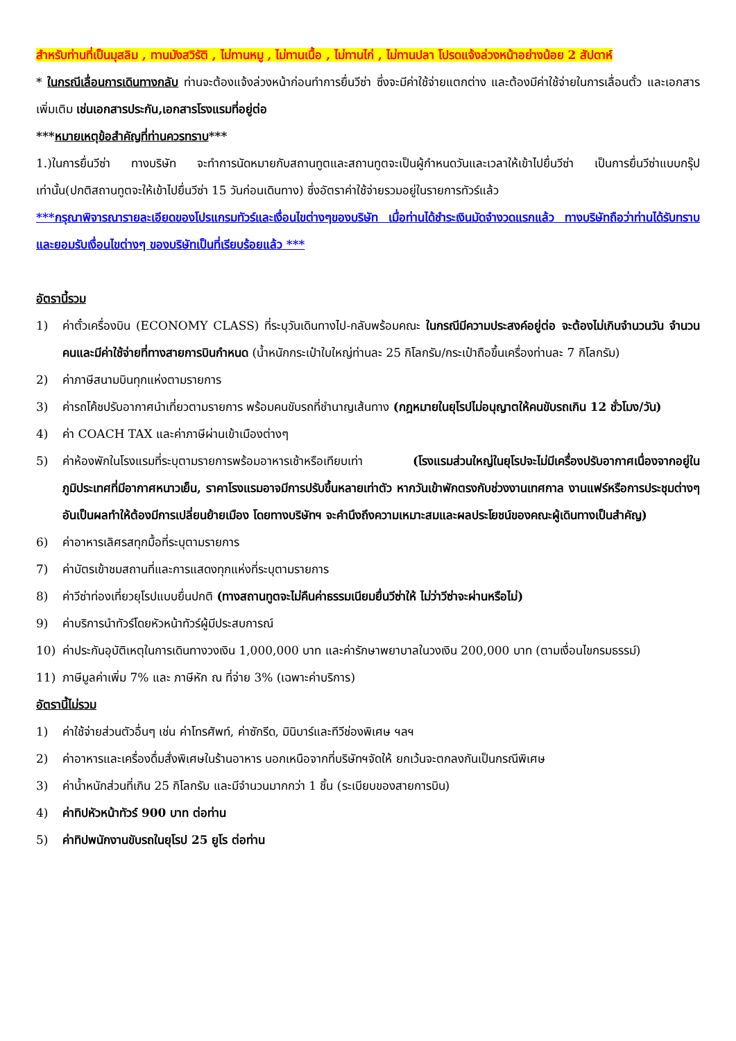สำหรับท่านที่เป็นมุสลิม , ทานมังสวิรัติ , ไม่ทานหมู , ไม่ทานเนื้อ , ไม่ทานไก่ , ไม่ทานปลา โปรดแจ้งล่วงหน้าอย่างน้อย 2 สัปดาห์
* ในกรณีเลื่อนการเดินทางกลับ ท่านจะต้องแจ้งล่วงหน้าก่อนทำการยื่นวีซ่า ซึ่งจะมีค่าใช้จ่ายแตกต่าง และต้องมีค่าใช้จ่ายในการเลื่อนตั๋ว และเอกสารเพิ่มเติม เช่นเอกสารประกัน,เอกสารโรงแรมที่อยู่ต่อ
***หมายเหตุข้อสำคัญที่ท่านควรทราบ***
1.)ในการยื่นวีซ่า ทางบริษัท จะทำการนัดหมายกับสถานทูตและสถานทูตจะเป็นผู้กำหนดวันและเวลาให้เข้าไปยื่นวีซ่า เป็นการยื่นวีซ่าแบบกรุ๊ปเท่านั้น(ปกติสถานทูตจะให้เข้าไปยื่นวีซ่า 15 วันก่อนเดินทาง) ซึ่งอัตราค่าใช้จ่ายรวมอยู่ในรายการทัวร์แล้ว
***กรุณาพิจารณารายละเอียดของโปรแกรมทัวร์และเงื่อนไขต่างๆของบริษัท เมื่อท่านได้ชำระเงินมัดจำงวดแรกแล้ว ทางบริษัทถือว่าท่านได้รับทราบและยอมรับเงื่อนไขต่างๆ ของบริษัทเป็นที่เรียบร้อยแล้ว ***
อัตรานี้รวม
1) ค่าตั๋วเครื่องบิน (ECONOMY CLASS) ที่ระบุวันเดินทางไป-กลับพร้อมคณะ ในกรณีมีความประสงค์อยู่ต่อ จะต้องไม่เกินจำนวนวัน จำนวนคนและมีค่าใช้จ่ายที่ทางสายการบินกำหนด (น้ำหนักกระเป๋าใบใหญ่ท่านละ 25 กิโลกรัม/กระเป๋าถือขึ้นเครื่องท่านละ 7 กิโลกรัม)
2) ค่าภาษีสนามบินทุกแห่งตามรายการ
3) ค่ารถโค้ชปรับอากาศนำเที่ยวตามรายการ พร้อมคนขับรถที่ชำนาญเส้นทาง (กฎหมายในยุโรปไม่อนุญาตให้คนขับรถเกิน 12 ชั่วโมง/วัน)
4) ค่า COACH TAX และค่าภาษีผ่านเข้าเมืองต่างๆ
5) ค่าห้องพักในโรงแรมที่ระบุตามรายการพร้อมอาหารเช้าหรือเทียบเท่า (โรงแรมส่วนใหญ่ในยุโรปจะไม่มีเครื่องปรับอากาศเนื่องจากอยู่ในภูมิประเทศที่มีอากาศหนาวเย็น, ราคาโรงแรมอาจมีการปรับขึ้นหลายเท่าตัว หากวันเข้าพักตรงกับช่วงงานเทศกาล งานแฟร์หรือการประชุมต่างๆ อันเป็นผลทำให้ต้องมีการเปลี่ยนย้ายเมือง โดยทางบริษัทฯ จะคำนึงถึงความเหมาะสมและผลประโยชน์ของคณะผู้เดินทางเป็นสำคัญ)
6) ค่าอาหารเลิศรสทุกมื้อที่ระบุตามรายการ
7) ค่าบัตรเข้าชมสถานที่และการแสดงทุกแห่งที่ระบุตามรายการ
8) ค่าวีซ่าท่องเที่ยวยุโรปแบบยื่นปกติ (ทางสถานทูตจะไม่คืนค่าธรรมเนียมยื่นวีซ่าให้ ไม่ว่าวีซ่าจะผ่านหรือไม่)
9) ค่าบริการนำทัวร์โดยหัวหน้าทัวร์ผู้มีประสบการณ์
10) ค่าประกันอุบัติเหตุในการเดินทางวงเงิน 1,000,000 บาท และค่ารักษาพยาบาลในวงเงิน 200,000 บาท (ตามเงื่อนไขกรมธรรม์)
11) ภาษีมูลค่าเพิ่ม 7% และ ภาษีหัก ณ ที่จ่าย 3% (เฉพาะค่าบริการ)
อัตรานี้ไม่รวม
1) ค่าใช้จ่ายส่วนตัวอื่นๆ เช่น ค่าโทรศัพท์, ค่าซักรีด, มินิบาร์และทีวีช่องพิเศษ ฯลฯ
2) ค่าอาหารและเครื่องดื่มสั่งพิเศษในร้านอาหาร นอกเหนือจากที่บริษัทฯจัดให้ ยกเว้นจะตกลงกันเป็นกรณีพิเศษ
3) ค่าน้ำหนักส่วนที่เกิน 25 กิโลกรัม และมีจำนวนมากกว่า 1 ชิ้น (ระเบียบของสายการบิน)
4) ค่าทิปหัวหน้าทัวร์ 900 บาท ต่อท่าน
5) ค่าทิปพนักงานขับรถในยุโรป 25 ยูโร ต่อท่าน